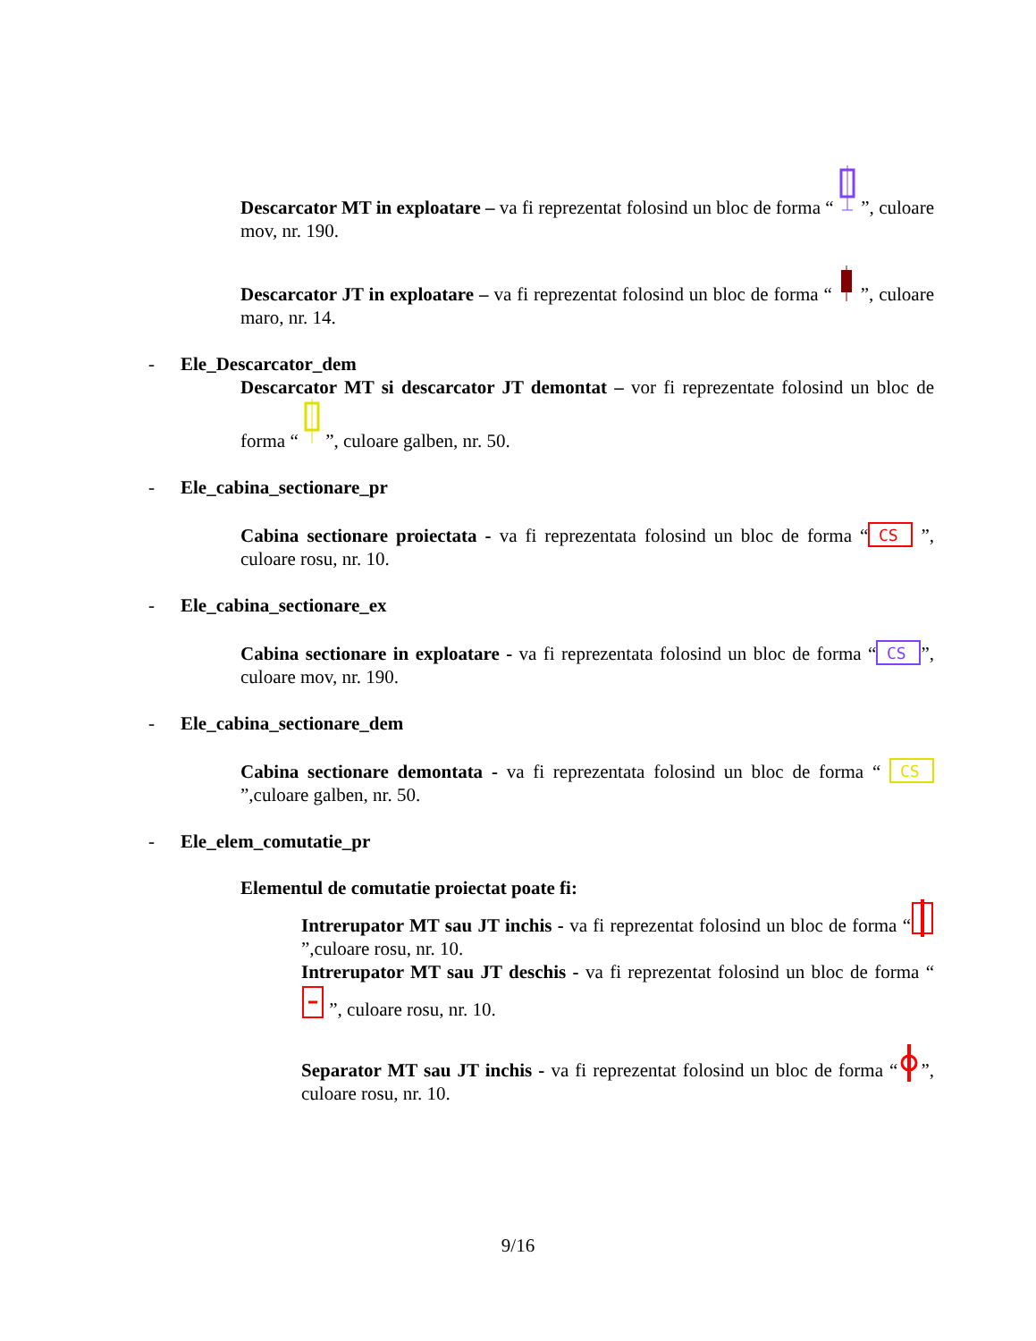Descarcator MT in exploatare – va fi reprezentat folosind un bloc de forma “ ”, culoare mov, nr. 190.
Descarcator JT in exploatare – va fi reprezentat folosind un bloc de forma “ ”, culoare maro, nr. 14.
- Ele_Descarcator_dem
Descarcator MT si descarcator JT demontat – vor fi reprezentate folosind un bloc de forma “ ”, culoare galben, nr. 50.
- Ele_cabina_sectionare_pr
Cabina sectionare proiectata - va fi reprezentata folosind un bloc de forma “
CS
”, culoare rosu, nr. 10.
- Ele_cabina_sectionare_ex
Cabina sectionare in exploatare - va fi reprezentata folosind un bloc de forma “
CS
”, culoare mov, nr. 190.
- Ele_cabina_sectionare_dem
Cabina sectionare demontata - va fi reprezentata folosind un bloc de forma “
CS
”,culoare galben, nr. 50.
- Ele_elem_comutatie_pr
Elementul de comutatie proiectat poate fi:
Intrerupator MT sau JT inchis - va fi reprezentat folosind un bloc de forma “”,culoare rosu, nr. 10.
Intrerupator MT sau JT deschis - va fi reprezentat folosind un bloc de forma “ ”, culoare rosu, nr. 10.
Separator MT sau JT inchis - va fi reprezentat folosind un bloc de forma “”, culoare rosu, nr. 10.
9/16